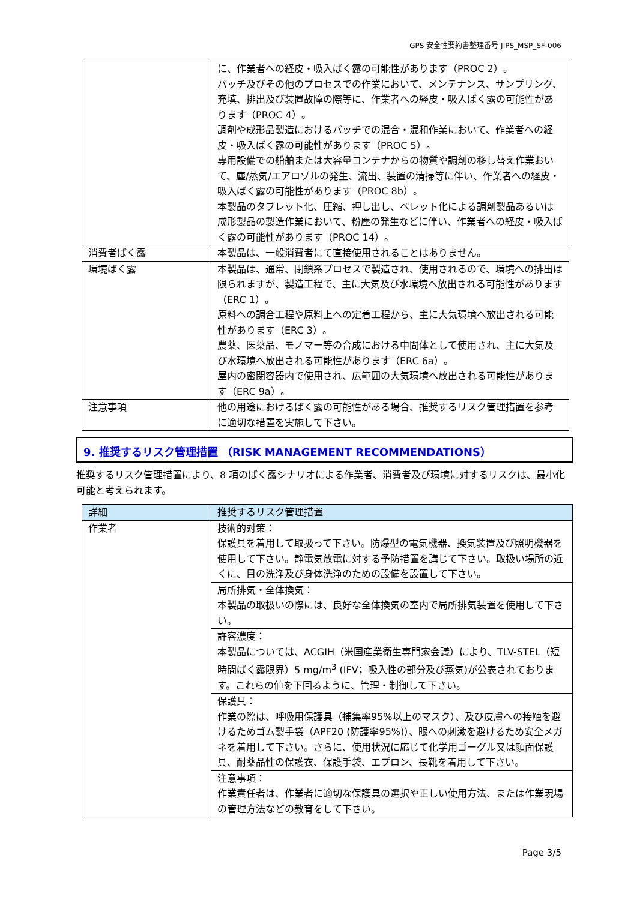GPS 安全性要約書整理番号 JIPS_MSP_SF-006
| | に、作業者への経皮・吸入ばく露の可能性があります（PROC 2）。 バッチ及びその他のプロセスでの作業において、メンテナンス、サンプリング、充填、排出及び装置故障の際等に、作業者への経皮・吸入ばく露の可能性があります（PROC 4）。 調剤や成形品製造におけるバッチでの混合・混和作業において、作業者への経皮・吸入ばく露の可能性があります（PROC 5）。 専用設備での船舶または大容量コンテナからの物質や調剤の移し替え作業おいて、塵/蒸気/エアロゾルの発生、流出、装置の清掃等に伴い、作業者への経皮・吸入ばく露の可能性があります（PROC 8b）。 本製品のタブレット化、圧縮、押し出し、ペレット化による調剤製品あるいは成形製品の製造作業において、粉塵の発生などに伴い、作業者への経皮・吸入ばく露の可能性があります（PROC 14）。 |
| 消費者ばく露 | 本製品は、一般消費者にて直接使用されることはありません。 |
| 環境ばく露 | 本製品は、通常、閉鎖系プロセスで製造され、使用されるので、環境への排出は限られますが、製造工程で、主に大気及び水環境へ放出される可能性があります（ERC 1）。 原料への調合工程や原料上への定着工程から、主に大気環境へ放出される可能性があります（ERC 3）。 農薬、医薬品、モノマー等の合成における中間体として使用され、主に大気及び水環境へ放出される可能性があります（ERC 6a）。 屋内の密閉容器内で使用され、広範囲の大気環境へ放出される可能性があります（ERC 9a）。 |
| 注意事項 | 他の用途におけるばく露の可能性がある場合、推奨するリスク管理措置を参考に適切な措置を実施して下さい。 |
9. 推奨するリスク管理措置 （RISK MANAGEMENT RECOMMENDATIONS）
推奨するリスク管理措置により、8 項のばく露シナリオによる作業者、消費者及び環境に対するリスクは、最小化可能と考えられます。
| 詳細 | 推奨するリスク管理措置 |
| --- | --- |
| 作業者 | 技術的対策： 保護具を着用して取扱って下さい。防爆型の電気機器、換気装置及び照明機器を使用して下さい。静電気放電に対する予防措置を講じて下さい。取扱い場所の近くに、目の洗浄及び身体洗浄のための設備を設置して下さい。 |
| | 局所排気・全体換気： 本製品の取扱いの際には、良好な全体換気の室内で局所排気装置を使用して下さい。 |
| | 許容濃度： 本製品については、ACGIH（米国産業衛生専門家会議）により、TLV-STEL（短時間ばく露限界）5 mg/m<sup>3</sup> (IFV；吸入性の部分及び蒸気)が公表されております。これらの値を下回るように、管理・制御して下さい。 |
| | 保護具： 作業の際は、呼吸用保護具（捕集率95%以上のマスク）、及び皮膚への接触を避けるためゴム製手袋（APF20 (防護率95%)）、眼への刺激を避けるため安全メガネを着用して下さい。さらに、使用状況に応じて化学用ゴーグル又は顔面保護具、耐薬品性の保護衣、保護手袋、エプロン、長靴を着用して下さい。 |
| | 注意事項： 作業責任者は、作業者に適切な保護具の選択や正しい使用方法、または作業現場の管理方法などの教育をして下さい。 |
Page 3/5